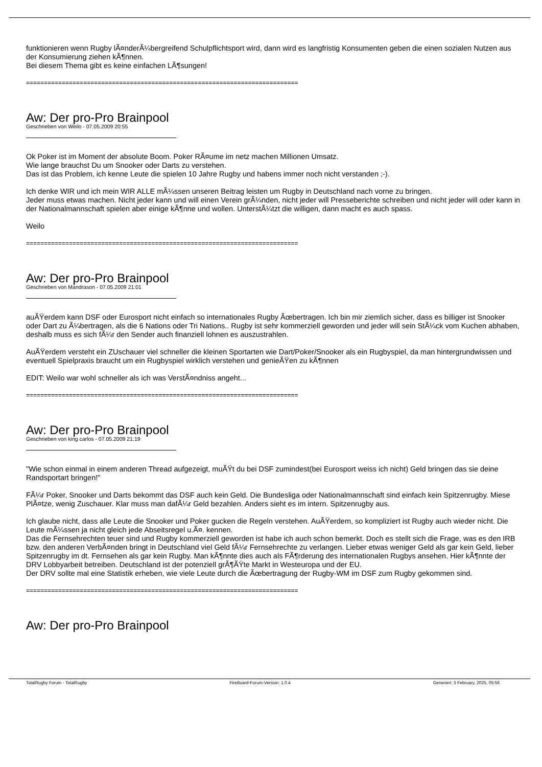funktionieren wenn Rugby lÃ¤nderÃ¼bergreifend Schulpflichtsport wird, dann wird es langfristig Konsumenten geben die einen sozialen Nutzen aus der Konsumierung ziehen kÃ¶nnen.
Bei diesem Thema gibt es keine einfachen LÃ¶sungen!
============================================================================
Aw: Der pro-Pro Brainpool
Geschrieben von Weilo - 07.05.2009 20:55
Ok Poker ist im Moment der absolute Boom. Poker RÃ¤ume im netz machen Millionen Umsatz.
Wie lange brauchst Du um Snooker oder Darts zu verstehen.
Das ist das Problem, ich kenne Leute die spielen 10 Jahre Rugby und habens immer noch nicht verstanden ;-).
Ich denke WIR und ich mein WIR ALLE mÃ¼ssen unseren Beitrag leisten um Rugby in Deutschland nach vorne zu bringen.
Jeder muss etwas machen. Nicht jeder kann und will einen Verein grÃ¼nden, nicht jeder will Presseberichte schreiben und nicht jeder will oder kann in der Nationalmannschaft spielen aber einige kÃ¶nne und wollen. UnterstÃ¼tzt die willigen, dann macht es auch spass.
Weilo
============================================================================
Aw: Der pro-Pro Brainpool
Geschrieben von Mandrason - 07.05.2009 21:01
auÃŸerdem kann DSF oder Eurosport nicht einfach so internationales Rugby Ãœbertragen. Ich bin mir ziemlich sicher, dass es billiger ist Snooker oder Dart zu Ã¼bertragen, als die 6 Nations oder Tri Nations.. Rugby ist sehr kommerziell geworden und jeder will sein StÃ¼ck vom Kuchen abhaben, deshalb muss es sich fÃ¼r den Sender auch finanziell lohnen es auszustrahlen.
AuÃŸerdem versteht ein ZUschauer viel schneller die kleinen Sportarten wie Dart/Poker/Snooker als ein Rugbyspiel, da man hintergrundwissen und eventuell Spielpraxis braucht um ein Rugbyspiel wirklich verstehen und genieÃŸen zu kÃ¶nnen
EDIT: Weilo war wohl schneller als ich was VerstÃ¤ndniss angeht...
============================================================================
Aw: Der pro-Pro Brainpool
Geschrieben von king carlos - 07.05.2009 21:19
"Wie schon einmal in einem anderen Thread aufgezeigt, muÃŸt du bei DSF zumindest(bei Eurosport weiss ich nicht) Geld bringen das sie deine Randsportart bringen!"
FÃ¼r Poker, Snooker und Darts bekommt das DSF auch kein Geld. Die Bundesliga oder Nationalmannschaft sind einfach kein Spitzenrugby. Miese PlÃ¤tze, wenig Zuschauer. Klar muss man dafÃ¼r Geld bezahlen. Anders sieht es im intern. Spitzenrugby aus.
Ich glaube nicht, dass alle Leute die Snooker und Poker gucken die Regeln verstehen. AuÃŸerdem, so kompliziert ist Rugby auch wieder nicht. Die Leute mÃ¼ssen ja nicht gleich jede Abseitsregel u.Ã¤. kennen.
Das die Fernsehrechten teuer sind und Rugby kommerziell geworden ist habe ich auch schon bemerkt. Doch es stellt sich die Frage, was es den IRB bzw. den anderen VerbÃ¤nden bringt in Deutschland viel Geld fÃ¼r Fernsehrechte zu verlangen. Lieber etwas weniger Geld als gar kein Geld, lieber Spitzenrugby im dt. Fernsehen als gar kein Rugby. Man kÃ¶nnte dies auch als FÃ¶rderung des internationalen Rugbys ansehen. Hier kÃ¶nnte der DRV Lobbyarbeit betreiben. Deutschland ist der potenziell grÃ¶ÃŸte Markt in Westeuropa und der EU.
Der DRV sollte mal eine Statistik erheben, wie viele Leute durch die Ãœbertragung der Rugby-WM im DSF zum Rugby gekommen sind.
============================================================================
Aw: Der pro-Pro Brainpool
TotalRugby Forum - TotalRugby FireBoard-Forum-Version: 1.0.4 Generiert: 3 February, 2025, 05:56